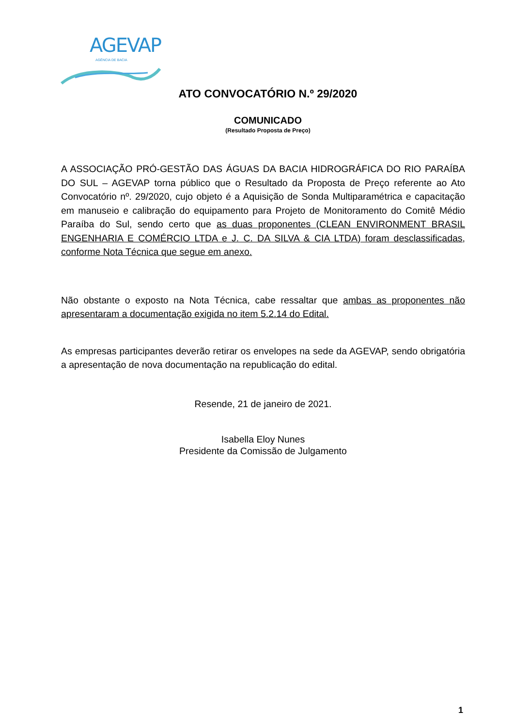AGEVAP
AGÊNCIA DE BACIA
ATO CONVOCATÓRIO N.º 29/2020
COMUNICADO
(Resultado Proposta de Preço)
A ASSOCIAÇÃO PRÓ-GESTÃO DAS ÁGUAS DA BACIA HIDROGRÁFICA DO RIO PARAÍBA DO SUL – AGEVAP torna público que o Resultado da Proposta de Preço referente ao Ato Convocatório nº. 29/2020, cujo objeto é a Aquisição de Sonda Multiparamétrica e capacitação em manuseio e calibração do equipamento para Projeto de Monitoramento do Comitê Médio Paraíba do Sul, sendo certo que as duas proponentes (CLEAN ENVIRONMENT BRASIL ENGENHARIA E COMÉRCIO LTDA e J. C. DA SILVA & CIA LTDA) foram desclassificadas, conforme Nota Técnica que segue em anexo.
Não obstante o exposto na Nota Técnica, cabe ressaltar que ambas as proponentes não apresentaram a documentação exigida no item 5.2.14 do Edital.
As empresas participantes deverão retirar os envelopes na sede da AGEVAP, sendo obrigatória a apresentação de nova documentação na republicação do edital.
Resende, 21 de janeiro de 2021.
Isabella Eloy Nunes
Presidente da Comissão de Julgamento
1